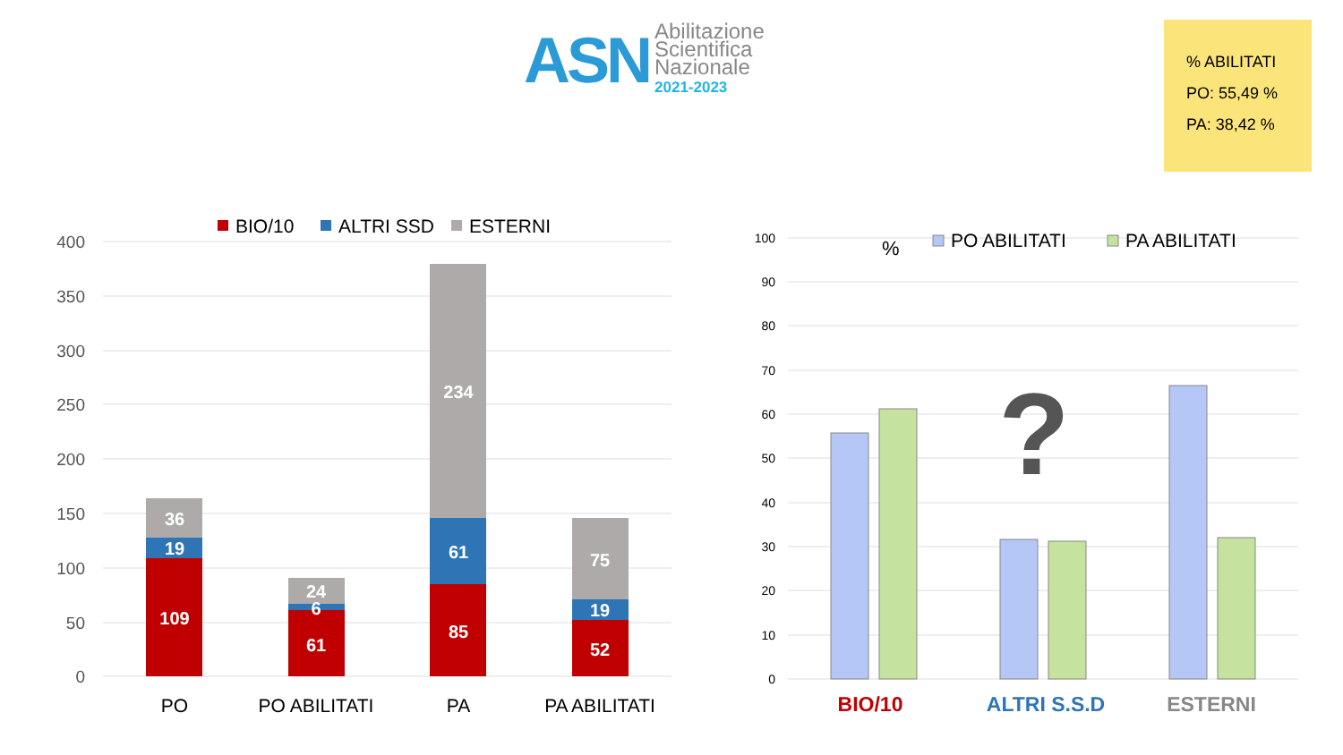ASN
Abilitazione
Scientifica
Nazionale
2021-2023
% ABILITATI
PO: 55,49 %
PA: 38,42 %
400
350
300
250
200
150
100
50
0
BIO/10
ALTRI SSD
ESTERNI
109
19
36
61
6
24
85
61
234
52
19
75
PO
PO ABILITATI
PA
PA ABILITATI
100
90
80
70
60
50
40
30
20
10
0
%
PO ABILITATI
PA ABILITATI
?
BIO/10
ALTRI S.S.D
ESTERNI